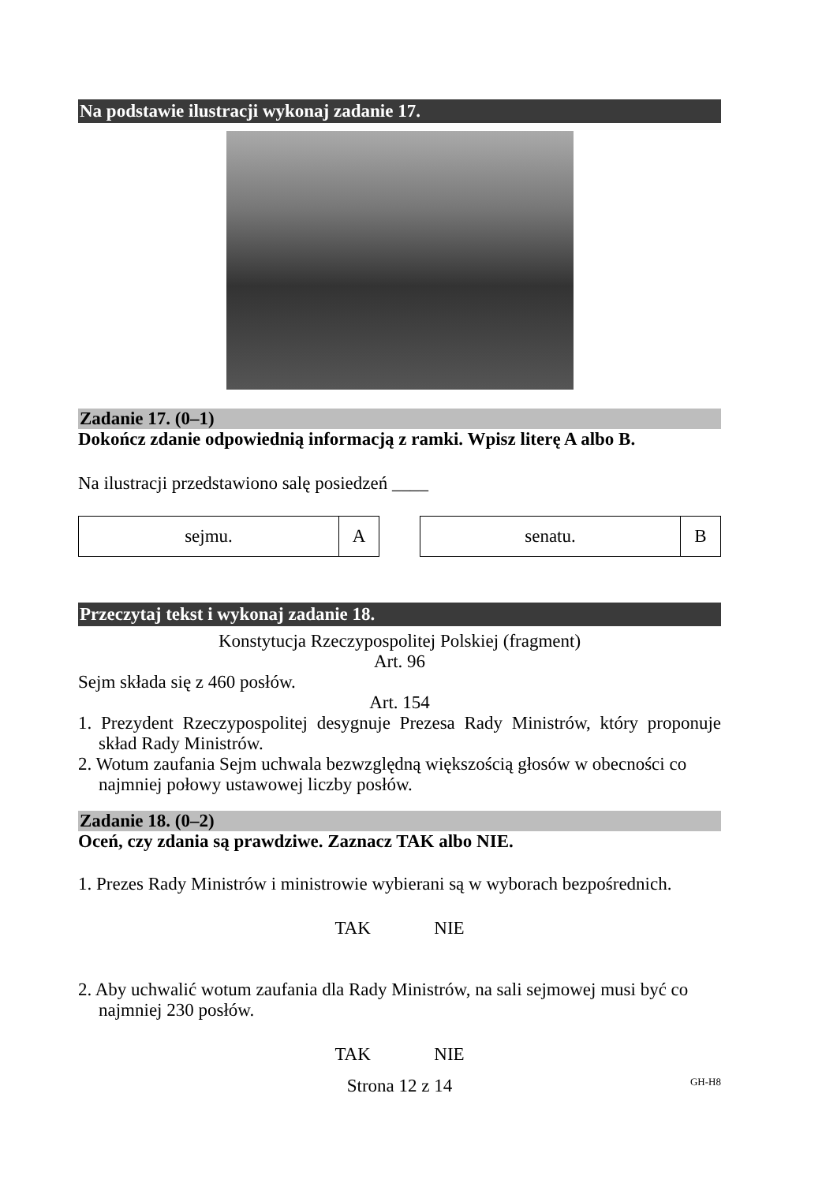Na podstawie ilustracji wykonaj zadanie 17.
Zadanie 17. (0–1)
Dokończ zdanie odpowiednią informacją z ramki. Wpisz literę A albo B.
Na ilustracji przedstawiono salę posiedzeń ____
| sejmu. | A |
| senatu. | B |
Przeczytaj tekst i wykonaj zadanie 18.
Konstytucja Rzeczypospolitej Polskiej (fragment)
Art. 96
Sejm składa się z 460 posłów.
Art. 154
1. Prezydent Rzeczypospolitej desygnuje Prezesa Rady Ministrów, który proponuje skład Rady Ministrów.
2. Wotum zaufania Sejm uchwala bezwzględną większością głosów w obecności co najmniej połowy ustawowej liczby posłów.
Zadanie 18. (0–2)
Oceń, czy zdania są prawdziwe. Zaznacz TAK albo NIE.
1. Prezes Rady Ministrów i ministrowie wybierani są w wyborach bezpośrednich.
TAK NIE
2. Aby uchwalić wotum zaufania dla Rady Ministrów, na sali sejmowej musi być co najmniej 230 posłów.
TAK NIE
Strona 12 z 14 GH-H8